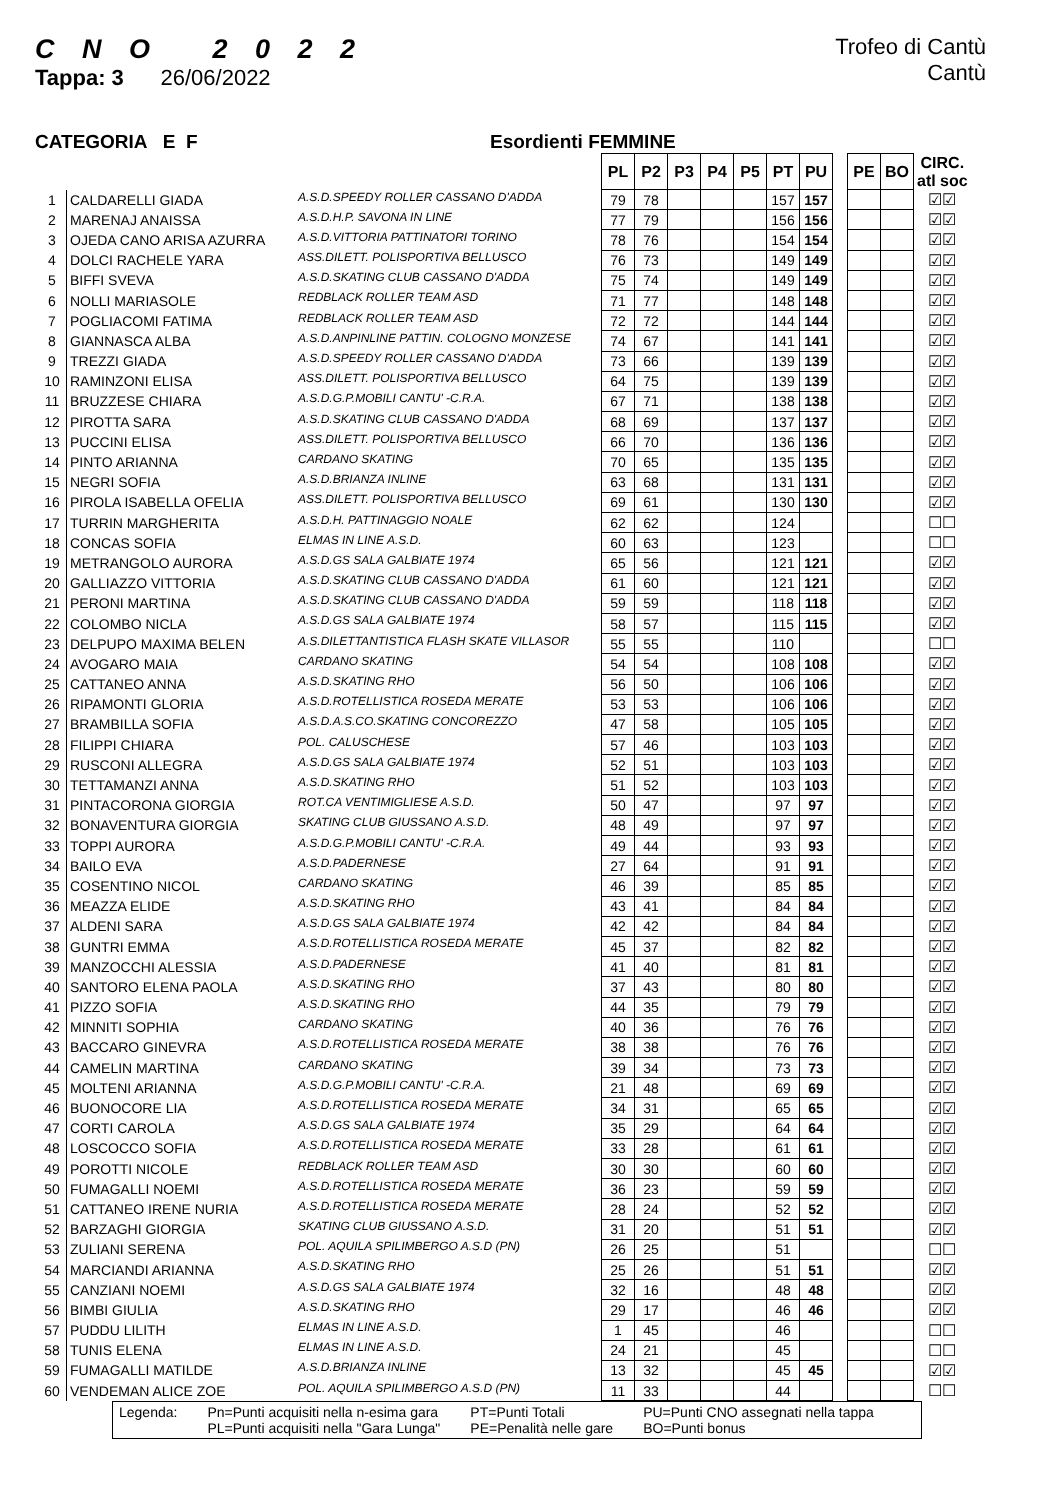C N O 2 0 2 2
Tappa: 3 26/06/2022
Trofeo di Cantù
Cantù
CATEGORIA E F Esordienti FEMMINE
| | | | PL | P2 | P3 | P4 | P5 | PT | PU | | PE | BO | CIRC. atl soc |
| 1 | CALDARELLI GIADA | A.S.D.SPEEDY ROLLER CASSANO D'ADDA | 79 | 78 | | | | 157 | 157 | | | | ☑☑ |
| 2 | MARENAJ ANAISSA | A.S.D.H.P. SAVONA IN LINE | 77 | 79 | | | | 156 | 156 | | | | ☑☑ |
| 3 | OJEDA CANO ARISA AZURRA | A.S.D.VITTORIA PATTINATORI TORINO | 78 | 76 | | | | 154 | 154 | | | | ☑☑ |
| 4 | DOLCI RACHELE YARA | ASS.DILETT. POLISPORTIVA BELLUSCO | 76 | 73 | | | | 149 | 149 | | | | ☑☑ |
| 5 | BIFFI SVEVA | A.S.D.SKATING CLUB CASSANO D'ADDA | 75 | 74 | | | | 149 | 149 | | | | ☑☑ |
| 6 | NOLLI MARIASOLE | REDBLACK ROLLER TEAM ASD | 71 | 77 | | | | 148 | 148 | | | | ☑☑ |
| 7 | POGLIACOMI FATIMA | REDBLACK ROLLER TEAM ASD | 72 | 72 | | | | 144 | 144 | | | | ☑☑ |
| 8 | GIANNASCA ALBA | A.S.D.ANPINLINE PATTIN. COLOGNO MONZESE | 74 | 67 | | | | 141 | 141 | | | | ☑☑ |
| 9 | TREZZI GIADA | A.S.D.SPEEDY ROLLER CASSANO D'ADDA | 73 | 66 | | | | 139 | 139 | | | | ☑☑ |
| 10 | RAMINZONI ELISA | ASS.DILETT. POLISPORTIVA BELLUSCO | 64 | 75 | | | | 139 | 139 | | | | ☑☑ |
| 11 | BRUZZESE CHIARA | A.S.D.G.P.MOBILI CANTU' -C.R.A. | 67 | 71 | | | | 138 | 138 | | | | ☑☑ |
| 12 | PIROTTA SARA | A.S.D.SKATING CLUB CASSANO D'ADDA | 68 | 69 | | | | 137 | 137 | | | | ☑☑ |
| 13 | PUCCINI ELISA | ASS.DILETT. POLISPORTIVA BELLUSCO | 66 | 70 | | | | 136 | 136 | | | | ☑☑ |
| 14 | PINTO ARIANNA | CARDANO SKATING | 70 | 65 | | | | 135 | 135 | | | | ☑☑ |
| 15 | NEGRI SOFIA | A.S.D.BRIANZA INLINE | 63 | 68 | | | | 131 | 131 | | | | ☑☑ |
| 16 | PIROLA ISABELLA OFELIA | ASS.DILETT. POLISPORTIVA BELLUSCO | 69 | 61 | | | | 130 | 130 | | | | ☑☑ |
| 17 | TURRIN MARGHERITA | A.S.D.H. PATTINAGGIO NOALE | 62 | 62 | | | | 124 | | | | | ☐☐ |
| 18 | CONCAS SOFIA | ELMAS IN LINE A.S.D. | 60 | 63 | | | | 123 | | | | | ☐☐ |
| 19 | METRANGOLO AURORA | A.S.D.GS SALA GALBIATE 1974 | 65 | 56 | | | | 121 | 121 | | | | ☑☑ |
| 20 | GALLIAZZO VITTORIA | A.S.D.SKATING CLUB CASSANO D'ADDA | 61 | 60 | | | | 121 | 121 | | | | ☑☑ |
| 21 | PERONI MARTINA | A.S.D.SKATING CLUB CASSANO D'ADDA | 59 | 59 | | | | 118 | 118 | | | | ☑☑ |
| 22 | COLOMBO NICLA | A.S.D.GS SALA GALBIATE 1974 | 58 | 57 | | | | 115 | 115 | | | | ☑☑ |
| 23 | DELPUPO MAXIMA BELEN | A.S.DILETTANTISTICA FLASH SKATE VILLASOR | 55 | 55 | | | | 110 | | | | | ☐☐ |
| 24 | AVOGARO MAIA | CARDANO SKATING | 54 | 54 | | | | 108 | 108 | | | | ☑☑ |
| 25 | CATTANEO ANNA | A.S.D.SKATING RHO | 56 | 50 | | | | 106 | 106 | | | | ☑☑ |
| 26 | RIPAMONTI GLORIA | A.S.D.ROTELLISTICA ROSEDA MERATE | 53 | 53 | | | | 106 | 106 | | | | ☑☑ |
| 27 | BRAMBILLA SOFIA | A.S.D.A.S.CO.SKATING CONCOREZZO | 47 | 58 | | | | 105 | 105 | | | | ☑☑ |
| 28 | FILIPPI CHIARA | POL. CALUSCHESE | 57 | 46 | | | | 103 | 103 | | | | ☑☑ |
| 29 | RUSCONI ALLEGRA | A.S.D.GS SALA GALBIATE 1974 | 52 | 51 | | | | 103 | 103 | | | | ☑☑ |
| 30 | TETTAMANZI ANNA | A.S.D.SKATING RHO | 51 | 52 | | | | 103 | 103 | | | | ☑☑ |
| 31 | PINTACORONA GIORGIA | ROT.CA VENTIMIGLIESE A.S.D. | 50 | 47 | | | | 97 | 97 | | | | ☑☑ |
| 32 | BONAVENTURA GIORGIA | SKATING CLUB GIUSSANO A.S.D. | 48 | 49 | | | | 97 | 97 | | | | ☑☑ |
| 33 | TOPPI AURORA | A.S.D.G.P.MOBILI CANTU' -C.R.A. | 49 | 44 | | | | 93 | 93 | | | | ☑☑ |
| 34 | BAILO EVA | A.S.D.PADERNESE | 27 | 64 | | | | 91 | 91 | | | | ☑☑ |
| 35 | COSENTINO NICOL | CARDANO SKATING | 46 | 39 | | | | 85 | 85 | | | | ☑☑ |
| 36 | MEAZZA ELIDE | A.S.D.SKATING RHO | 43 | 41 | | | | 84 | 84 | | | | ☑☑ |
| 37 | ALDENI SARA | A.S.D.GS SALA GALBIATE 1974 | 42 | 42 | | | | 84 | 84 | | | | ☑☑ |
| 38 | GUNTRI EMMA | A.S.D.ROTELLISTICA ROSEDA MERATE | 45 | 37 | | | | 82 | 82 | | | | ☑☑ |
| 39 | MANZOCCHI ALESSIA | A.S.D.PADERNESE | 41 | 40 | | | | 81 | 81 | | | | ☑☑ |
| 40 | SANTORO ELENA PAOLA | A.S.D.SKATING RHO | 37 | 43 | | | | 80 | 80 | | | | ☑☑ |
| 41 | PIZZO SOFIA | A.S.D.SKATING RHO | 44 | 35 | | | | 79 | 79 | | | | ☑☑ |
| 42 | MINNITI SOPHIA | CARDANO SKATING | 40 | 36 | | | | 76 | 76 | | | | ☑☑ |
| 43 | BACCARO GINEVRA | A.S.D.ROTELLISTICA ROSEDA MERATE | 38 | 38 | | | | 76 | 76 | | | | ☑☑ |
| 44 | CAMELIN MARTINA | CARDANO SKATING | 39 | 34 | | | | 73 | 73 | | | | ☑☑ |
| 45 | MOLTENI ARIANNA | A.S.D.G.P.MOBILI CANTU' -C.R.A. | 21 | 48 | | | | 69 | 69 | | | | ☑☑ |
| 46 | BUONOCORE LIA | A.S.D.ROTELLISTICA ROSEDA MERATE | 34 | 31 | | | | 65 | 65 | | | | ☑☑ |
| 47 | CORTI CAROLA | A.S.D.GS SALA GALBIATE 1974 | 35 | 29 | | | | 64 | 64 | | | | ☑☑ |
| 48 | LOSCOCCO SOFIA | A.S.D.ROTELLISTICA ROSEDA MERATE | 33 | 28 | | | | 61 | 61 | | | | ☑☑ |
| 49 | POROTTI NICOLE | REDBLACK ROLLER TEAM ASD | 30 | 30 | | | | 60 | 60 | | | | ☑☑ |
| 50 | FUMAGALLI NOEMI | A.S.D.ROTELLISTICA ROSEDA MERATE | 36 | 23 | | | | 59 | 59 | | | | ☑☑ |
| 51 | CATTANEO IRENE NURIA | A.S.D.ROTELLISTICA ROSEDA MERATE | 28 | 24 | | | | 52 | 52 | | | | ☑☑ |
| 52 | BARZAGHI GIORGIA | SKATING CLUB GIUSSANO A.S.D. | 31 | 20 | | | | 51 | 51 | | | | ☑☑ |
| 53 | ZULIANI SERENA | POL. AQUILA SPILIMBERGO A.S.D (PN) | 26 | 25 | | | | 51 | | | | | ☐☐ |
| 54 | MARCIANDI ARIANNA | A.S.D.SKATING RHO | 25 | 26 | | | | 51 | 51 | | | | ☑☑ |
| 55 | CANZIANI NOEMI | A.S.D.GS SALA GALBIATE 1974 | 32 | 16 | | | | 48 | 48 | | | | ☑☑ |
| 56 | BIMBI GIULIA | A.S.D.SKATING RHO | 29 | 17 | | | | 46 | 46 | | | | ☑☑ |
| 57 | PUDDU LILITH | ELMAS IN LINE A.S.D. | 1 | 45 | | | | 46 | | | | | ☐☐ |
| 58 | TUNIS ELENA | ELMAS IN LINE A.S.D. | 24 | 21 | | | | 45 | | | | | ☐☐ |
| 59 | FUMAGALLI MATILDE | A.S.D.BRIANZA INLINE | 13 | 32 | | | | 45 | 45 | | | | ☑☑ |
| 60 | VENDEMAN ALICE ZOE | POL. AQUILA SPILIMBERGO A.S.D (PN) | 11 | 33 | | | | 44 | | | | | ☐☐ |
Legenda: Pn=Punti acquisiti nella n-esima gara
PL=Punti acquisiti nella "Gara Lunga"
PT=Punti Totali
PE=Penalità nelle gare
PU=Punti CNO assegnati nella tappa
BO=Punti bonus